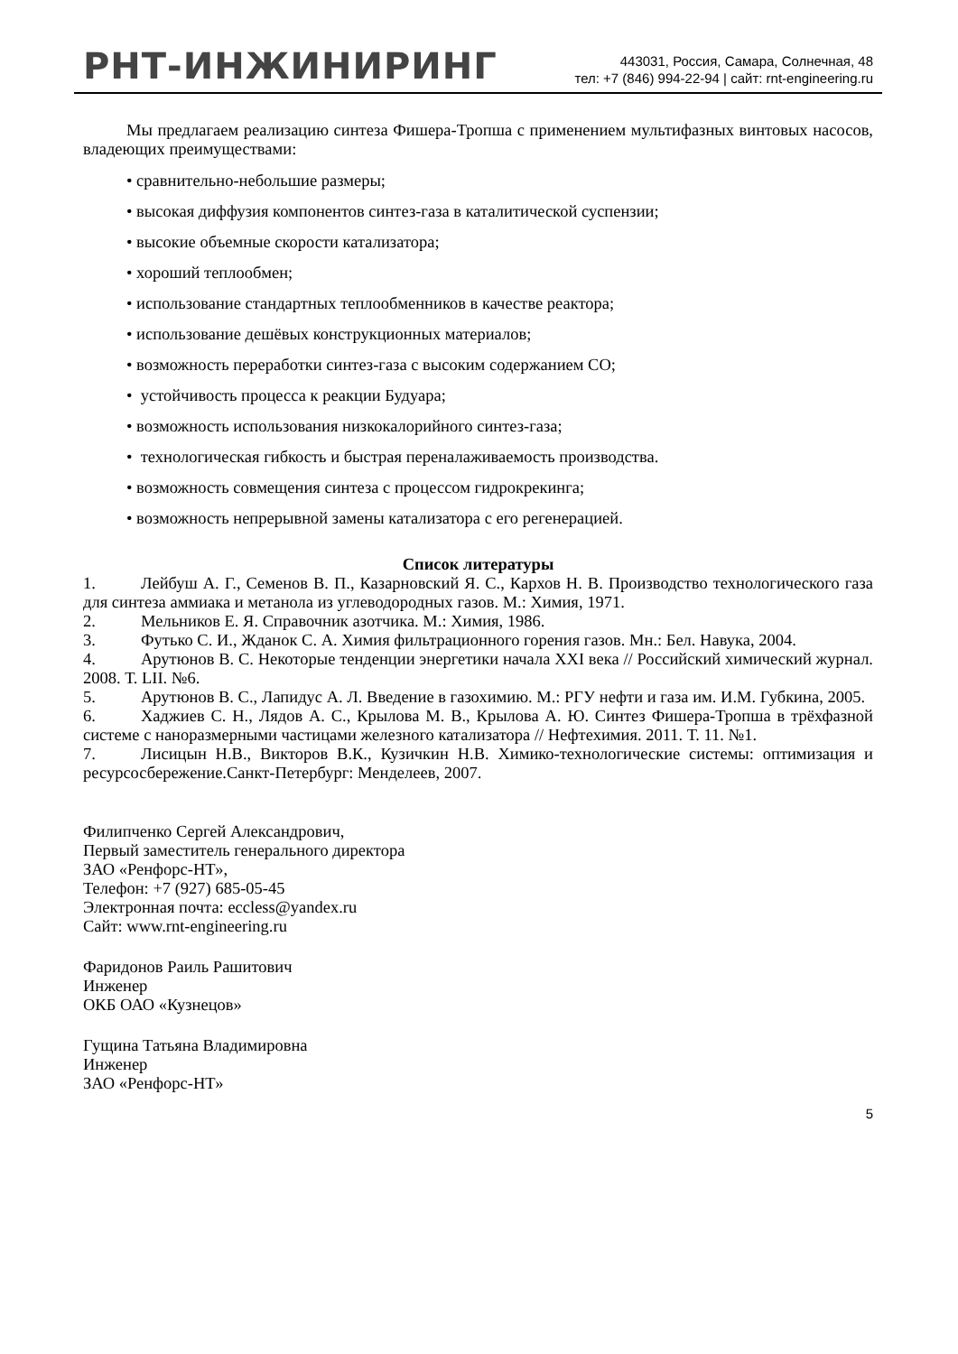РНТ-ИНЖИНИРИНГ
443031, Россия, Самара, Солнечная, 48
тел: +7 (846) 994-22-94 | сайт: rnt-engineering.ru
Мы предлагаем реализацию синтеза Фишера-Тропша с применением мультифазных винтовых насосов, владеющих преимуществами:
• сравнительно-небольшие размеры;
• высокая диффузия компонентов синтез-газа в каталитической суспензии;
• высокие объемные скорости катализатора;
• хороший теплообмен;
• использование стандартных теплообменников в качестве реактора;
• использование дешёвых конструкционных материалов;
• возможность переработки синтез-газа с высоким содержанием CO;
• устойчивость процесса к реакции Будуара;
• возможность использования низкокалорийного синтез-газа;
• технологическая гибкость и быстрая переналаживаемость производства.
• возможность совмещения синтеза с процессом гидрокрекинга;
• возможность непрерывной замены катализатора с его регенерацией.
Список литературы
1. Лейбуш А. Г., Семенов В. П., Казарновский Я. С., Кархов Н. В. Производство технологического газа для синтеза аммиака и метанола из углеводородных газов. М.: Химия, 1971.
2. Мельников Е. Я. Справочник азотчика. М.: Химия, 1986.
3. Футько С. И., Жданок С. А. Химия фильтрационного горения газов. Мн.: Бел. Навука, 2004.
4. Арутюнов В. С. Некоторые тенденции энергетики начала XXI века // Российский химический журнал. 2008. Т. LII. №6.
5. Арутюнов В. С., Лапидус А. Л. Введение в газохимию. М.: РГУ нефти и газа им. И.М. Губкина, 2005.
6. Хаджиев С. Н., Лядов А. С., Крылова М. В., Крылова А. Ю. Синтез Фишера-Тропша в трёхфазной системе с наноразмерными частицами железного катализатора // Нефтехимия. 2011. Т. 11. №1.
7. Лисицын Н.В., Викторов В.К., Кузичкин Н.В. Химико-технологические системы: оптимизация и ресурсосбережение.Санкт-Петербург: Менделеев, 2007.
Филипченко Сергей Александрович,
Первый заместитель генерального директора
ЗАО «Ренфорс-НТ»,
Телефон: +7 (927) 685-05-45
Электронная почта: eccless@yandex.ru
Сайт: www.rnt-engineering.ru
Фаридонов Раиль Рашитович
Инженер
ОКБ ОАО «Кузнецов»
Гущина Татьяна Владимировна
Инженер
ЗАО «Ренфорс-НТ»
5